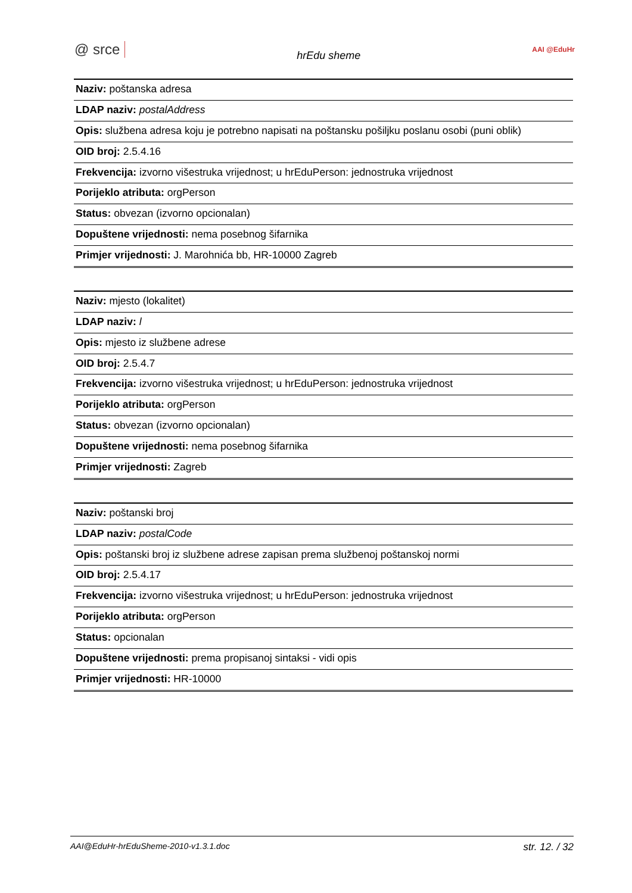@ srce hrEdu sheme AAI @EduHr
| Naziv: poštanska adresa |
| LDAP naziv: postalAddress |
| Opis: službena adresa koju je potrebno napisati na poštansku pošiljku poslanu osobi (puni oblik) |
| OID broj: 2.5.4.16 |
| Frekvencija: izvorno višestruka vrijednost; u hrEduPerson: jednostruka vrijednost |
| Porijeklo atributa: orgPerson |
| Status: obvezan (izvorno opcionalan) |
| Dopuštene vrijednosti: nema posebnog šifarnika |
| Primjer vrijednosti: J. Marohnića bb, HR-10000 Zagreb |
| Naziv: mjesto (lokalitet) |
| LDAP naziv: l |
| Opis: mjesto iz službene adrese |
| OID broj: 2.5.4.7 |
| Frekvencija: izvorno višestruka vrijednost; u hrEduPerson: jednostruka vrijednost |
| Porijeklo atributa: orgPerson |
| Status: obvezan (izvorno opcionalan) |
| Dopuštene vrijednosti: nema posebnog šifarnika |
| Primjer vrijednosti: Zagreb |
| Naziv: poštanski broj |
| LDAP naziv: postalCode |
| Opis: poštanski broj iz službene adrese zapisan prema službenoj poštanskoj normi |
| OID broj: 2.5.4.17 |
| Frekvencija: izvorno višestruka vrijednost; u hrEduPerson: jednostruka vrijednost |
| Porijeklo atributa: orgPerson |
| Status: opcionalan |
| Dopuštene vrijednosti: prema propisanoj sintaksi - vidi opis |
| Primjer vrijednosti: HR-10000 |
AAI@EduHr-hrEduSheme-2010-v1.3.1.doc str. 12. / 32